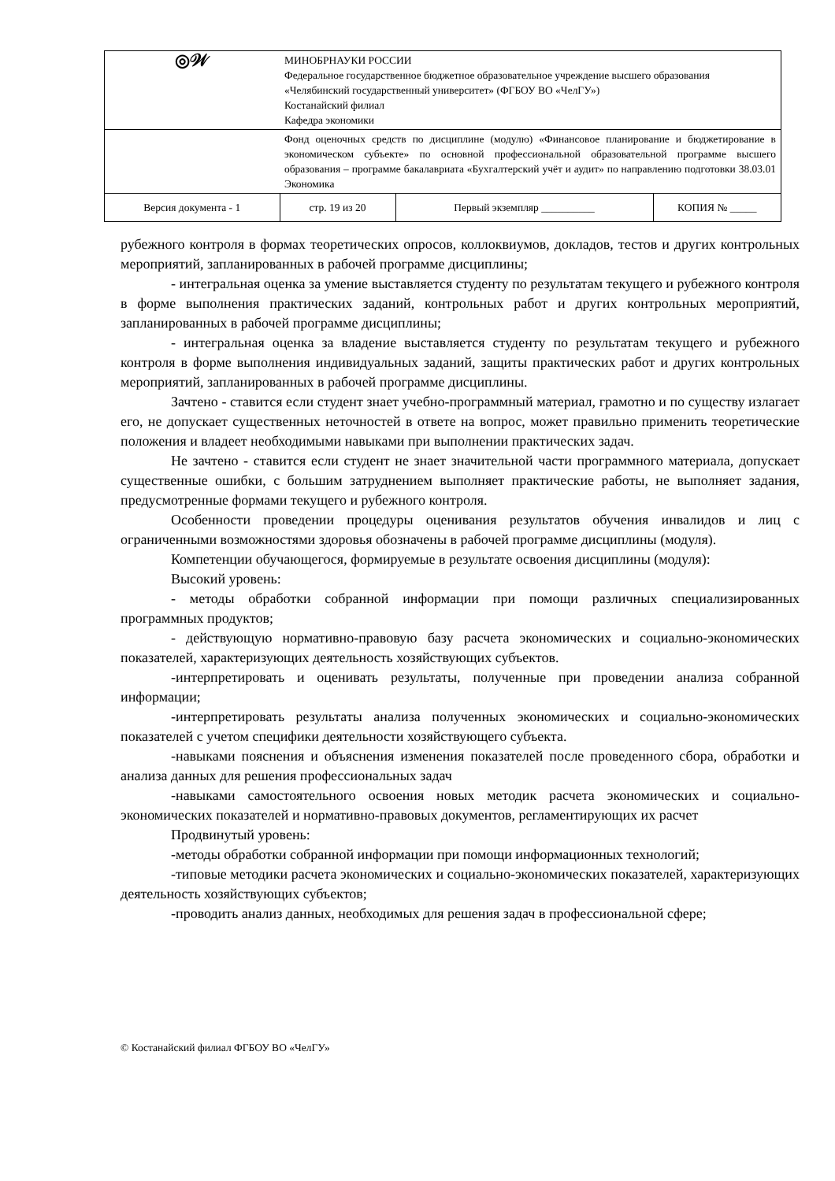| ◎𝒲 | МИНОБРНАУКИ РОССИИ Федеральное государственное бюджетное образовательное учреждение высшего образования «Челябинский государственный университет» (ФГБОУ ВО «ЧелГУ») Костанайский филиал Кафедра экономики | | |
| | Фонд оценочных средств по дисциплине (модулю) «Финансовое планирование и бюджетирование в экономическом субъекте» по основной профессиональной образовательной программе высшего образования – программе бакалавриата «Бухгалтерский учёт и аудит» по направлению подготовки 38.03.01 Экономика | | |
| Версия документа - 1 | стр. 19 из 20 | Первый экземпляр __________ | КОПИЯ № _____ |
рубежного контроля в формах теоретических опросов, коллоквиумов, докладов, тестов и других контрольных мероприятий, запланированных в рабочей программе дисциплины;
- интегральная оценка за умение выставляется студенту по результатам текущего и рубежного контроля в форме выполнения практических заданий, контрольных работ и других контрольных мероприятий, запланированных в рабочей программе дисциплины;
- интегральная оценка за владение выставляется студенту по результатам текущего и рубежного контроля в форме выполнения индивидуальных заданий, защиты практических работ и других контрольных мероприятий, запланированных в рабочей программе дисциплины.
Зачтено - ставится если студент знает учебно-программный материал, грамотно и по существу излагает его, не допускает существенных неточностей в ответе на вопрос, может правильно применить теоретические положения и владеет необходимыми навыками при выполнении практических задач.
Не зачтено - ставится если студент не знает значительной части программного материала, допускает существенные ошибки, с большим затруднением выполняет практические работы, не выполняет задания, предусмотренные формами текущего и рубежного контроля.
Особенности проведении процедуры оценивания результатов обучения инвалидов и лиц с ограниченными возможностями здоровья обозначены в рабочей программе дисциплины (модуля).
Компетенции обучающегося, формируемые в результате освоения дисциплины (модуля):
Высокий уровень:
- методы обработки собранной информации при помощи различных специализированных программных продуктов;
- действующую нормативно-правовую базу расчета экономических и социально-экономических показателей, характеризующих деятельность хозяйствующих субъектов.
-интерпретировать и оценивать результаты, полученные при проведении анализа собранной информации;
-интерпретировать результаты анализа полученных экономических и социально-экономических показателей с учетом специфики деятельности хозяйствующего субъекта.
-навыками пояснения и объяснения изменения показателей после проведенного сбора, обработки и анализа данных для решения профессиональных задач
-навыками самостоятельного освоения новых методик расчета экономических и социально-экономических показателей и нормативно-правовых документов, регламентирующих их расчет
Продвинутый уровень:
-методы обработки собранной информации при помощи информационных технологий;
-типовые методики расчета экономических и социально-экономических показателей, характеризующих деятельность хозяйствующих субъектов;
-проводить анализ данных, необходимых для решения задач в профессиональной сфере;
© Костанайский филиал ФГБОУ ВО «ЧелГУ»